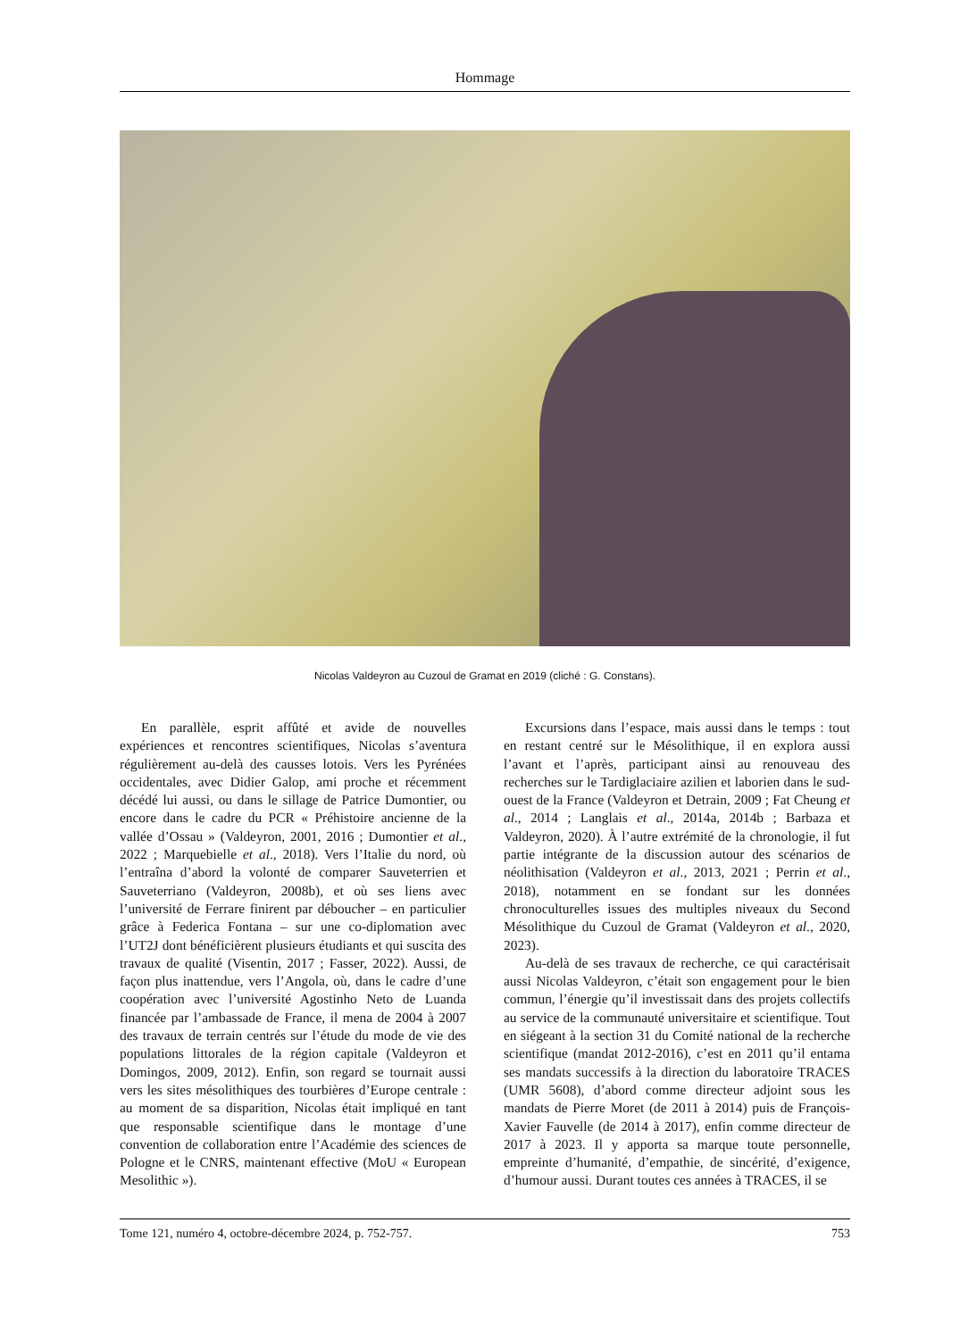Hommage
Nicolas Valdeyron au Cuzoul de Gramat en 2019 (cliché : G. Constans).
En parallèle, esprit affûté et avide de nouvelles expériences et rencontres scientifiques, Nicolas s’aventura régulièrement au-delà des causses lotois. Vers les Pyrénées occidentales, avec Didier Galop, ami proche et récemment décédé lui aussi, ou dans le sillage de Patrice Dumontier, ou encore dans le cadre du PCR « Préhistoire ancienne de la vallée d’Ossau » (Valdeyron, 2001, 2016 ; Dumontier et al., 2022 ; Marquebielle et al., 2018). Vers l’Italie du nord, où l’entraîna d’abord la volonté de comparer Sauveterrien et Sauveterriano (Valdeyron, 2008b), et où ses liens avec l’université de Ferrare finirent par déboucher – en particulier grâce à Federica Fontana – sur une co-diplomation avec l’UT2J dont bénéficièrent plusieurs étudiants et qui suscita des travaux de qualité (Visentin, 2017 ; Fasser, 2022). Aussi, de façon plus inattendue, vers l’Angola, où, dans le cadre d’une coopération avec l’université Agostinho Neto de Luanda financée par l’ambassade de France, il mena de 2004 à 2007 des travaux de terrain centrés sur l’étude du mode de vie des populations littorales de la région capitale (Valdeyron et Domingos, 2009, 2012). Enfin, son regard se tournait aussi vers les sites mésolithiques des tourbières d’Europe centrale : au moment de sa disparition, Nicolas était impliqué en tant que responsable scientifique dans le montage d’une convention de collaboration entre l’Académie des sciences de Pologne et le CNRS, maintenant effective (MoU « European Mesolithic »).
Excursions dans l’espace, mais aussi dans le temps : tout en restant centré sur le Mésolithique, il en explora aussi l’avant et l’après, participant ainsi au renouveau des recherches sur le Tardiglaciaire azilien et laborien dans le sud-ouest de la France (Valdeyron et Detrain, 2009 ; Fat Cheung et al., 2014 ; Langlais et al., 2014a, 2014b ; Barbaza et Valdeyron, 2020). À l’autre extrémité de la chronologie, il fut partie intégrante de la discussion autour des scénarios de néolithisation (Valdeyron et al., 2013, 2021 ; Perrin et al., 2018), notamment en se fondant sur les données chronoculturelles issues des multiples niveaux du Second Mésolithique du Cuzoul de Gramat (Valdeyron et al., 2020, 2023).
Au-delà de ses travaux de recherche, ce qui caractérisait aussi Nicolas Valdeyron, c’était son engagement pour le bien commun, l’énergie qu’il investissait dans des projets collectifs au service de la communauté universitaire et scientifique. Tout en siégeant à la section 31 du Comité national de la recherche scientifique (mandat 2012-2016), c’est en 2011 qu’il entama ses mandats successifs à la direction du laboratoire TRACES (UMR 5608), d’abord comme directeur adjoint sous les mandats de Pierre Moret (de 2011 à 2014) puis de François-Xavier Fauvelle (de 2014 à 2017), enfin comme directeur de 2017 à 2023. Il y apporta sa marque toute personnelle, empreinte d’humanité, d’empathie, de sincérité, d’exigence, d’humour aussi. Durant toutes ces années à TRACES, il se
Tome 121, numéro 4, octobre-décembre 2024, p. 752-757. 753